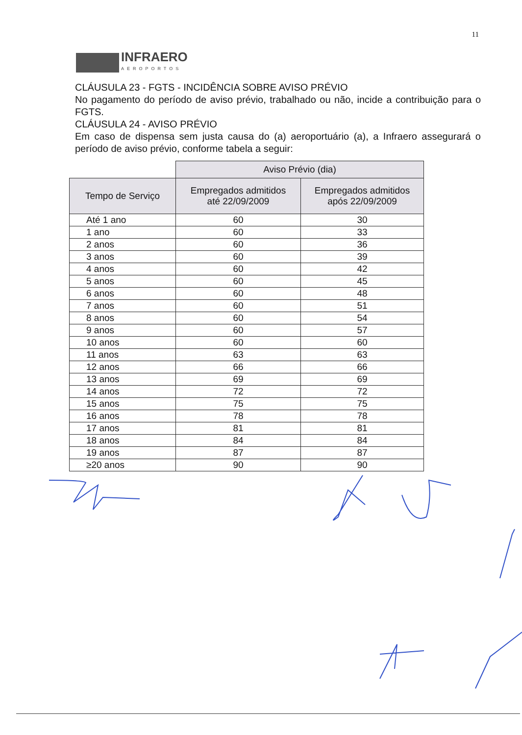11
INFRAERO
AEROPORTOS
CLÁUSULA 23 - FGTS - INCIDÊNCIA SOBRE AVISO PRÉVIO
No pagamento do período de aviso prévio, trabalhado ou não, incide a contribuição para o FGTS.
CLÁUSULA 24 - AVISO PRÉVIO
Em caso de dispensa sem justa causa do (a) aeroportuário (a), a Infraero assegurará o período de aviso prévio, conforme tabela a seguir:
| | Aviso Prévio (dia) | |
| Tempo de Serviço | Empregados admitidos até 22/09/2009 | Empregados admitidos após 22/09/2009 |
| Até 1 ano | 60 | 30 |
| 1 ano | 60 | 33 |
| 2 anos | 60 | 36 |
| 3 anos | 60 | 39 |
| 4 anos | 60 | 42 |
| 5 anos | 60 | 45 |
| 6 anos | 60 | 48 |
| 7 anos | 60 | 51 |
| 8 anos | 60 | 54 |
| 9 anos | 60 | 57 |
| 10 anos | 60 | 60 |
| 11 anos | 63 | 63 |
| 12 anos | 66 | 66 |
| 13 anos | 69 | 69 |
| 14 anos | 72 | 72 |
| 15 anos | 75 | 75 |
| 16 anos | 78 | 78 |
| 17 anos | 81 | 81 |
| 18 anos | 84 | 84 |
| 19 anos | 87 | 87 |
| ≥20 anos | 90 | 90 |